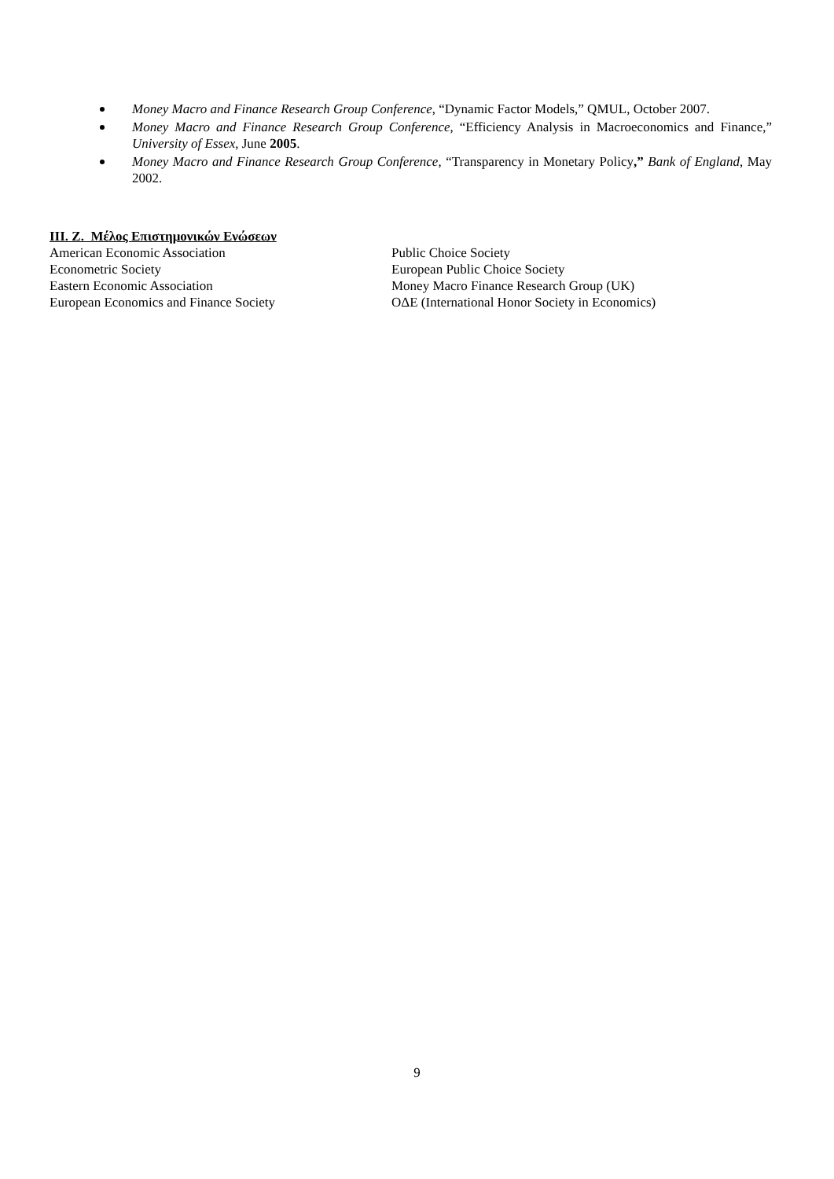Money Macro and Finance Research Group Conference, “Dynamic Factor Models,” QMUL, October 2007.
Money Macro and Finance Research Group Conference, “Efficiency Analysis in Macroeconomics and Finance,” University of Essex, June 2005.
Money Macro and Finance Research Group Conference, “Transparency in Monetary Policy,” Bank of England, May 2002.
III. Z. Μέλος Επιστημονικών Ενώσεων
American Economic Association
Econometric Society
Eastern Economic Association
European Economics and Finance Society
Public Choice Society
European Public Choice Society
Money Macro Finance Research Group (UK)
OΔE (International Honor Society in Economics)
9